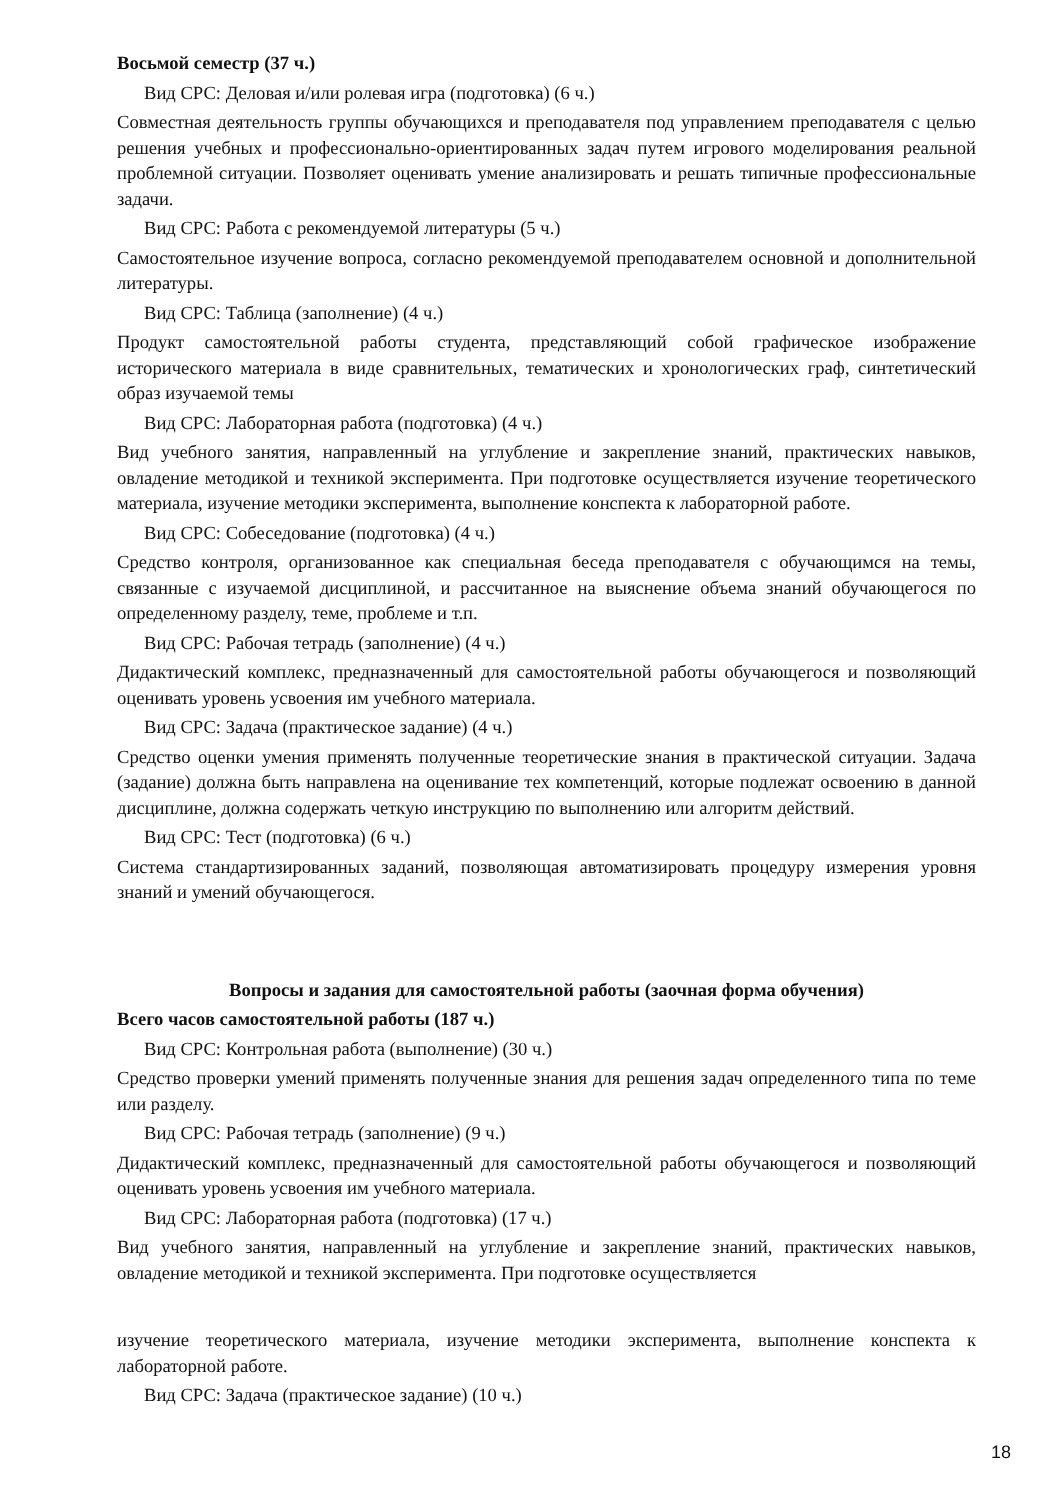Восьмой семестр (37 ч.)
Вид СРС: Деловая и/или ролевая игра (подготовка) (6 ч.)
Совместная деятельность группы обучающихся и преподавателя под управлением преподавателя с целью решения учебных и профессионально-ориентированных задач путем игрового моделирования реальной проблемной ситуации. Позволяет оценивать умение анализировать и решать типичные профессиональные задачи.
Вид СРС: Работа с рекомендуемой литературы (5 ч.)
Самостоятельное изучение вопроса, согласно рекомендуемой преподавателем основной и дополнительной литературы.
Вид СРС: Таблица (заполнение) (4 ч.)
Продукт самостоятельной работы студента, представляющий собой графическое изображение исторического материала в виде сравнительных, тематических и хронологических граф, синтетический образ изучаемой темы
Вид СРС: Лабораторная работа (подготовка) (4 ч.)
Вид учебного занятия, направленный на углубление и закрепление знаний, практических навыков, овладение методикой и техникой эксперимента. При подготовке осуществляется изучение теоретического материала, изучение методики эксперимента, выполнение конспекта к лабораторной работе.
Вид СРС: Собеседование (подготовка) (4 ч.)
Средство контроля, организованное как специальная беседа преподавателя с обучающимся на темы, связанные с изучаемой дисциплиной, и рассчитанное на выяснение объема знаний обучающегося по определенному разделу, теме, проблеме и т.п.
Вид СРС: Рабочая тетрадь (заполнение) (4 ч.)
Дидактический комплекс, предназначенный для самостоятельной работы обучающегося и позволяющий оценивать уровень усвоения им учебного материала.
Вид СРС: Задача (практическое задание) (4 ч.)
Средство оценки умения применять полученные теоретические знания в практической ситуации. Задача (задание) должна быть направлена на оценивание тех компетенций, которые подлежат освоению в данной дисциплине, должна содержать четкую инструкцию по выполнению или алгоритм действий.
Вид СРС: Тест (подготовка) (6 ч.)
Система стандартизированных заданий, позволяющая автоматизировать процедуру измерения уровня знаний и умений обучающегося.
Вопросы и задания для самостоятельной работы (заочная форма обучения)
Всего часов самостоятельной работы (187 ч.)
Вид СРС: Контрольная работа (выполнение) (30 ч.)
Средство проверки умений применять полученные знания для решения задач определенного типа по теме или разделу.
Вид СРС: Рабочая тетрадь (заполнение) (9 ч.)
Дидактический комплекс, предназначенный для самостоятельной работы обучающегося и позволяющий оценивать уровень усвоения им учебного материала.
Вид СРС: Лабораторная работа (подготовка) (17 ч.)
Вид учебного занятия, направленный на углубление и закрепление знаний, практических навыков, овладение методикой и техникой эксперимента. При подготовке осуществляется
изучение теоретического материала, изучение методики эксперимента, выполнение конспекта к лабораторной работе.
Вид СРС: Задача (практическое задание) (10 ч.)
18